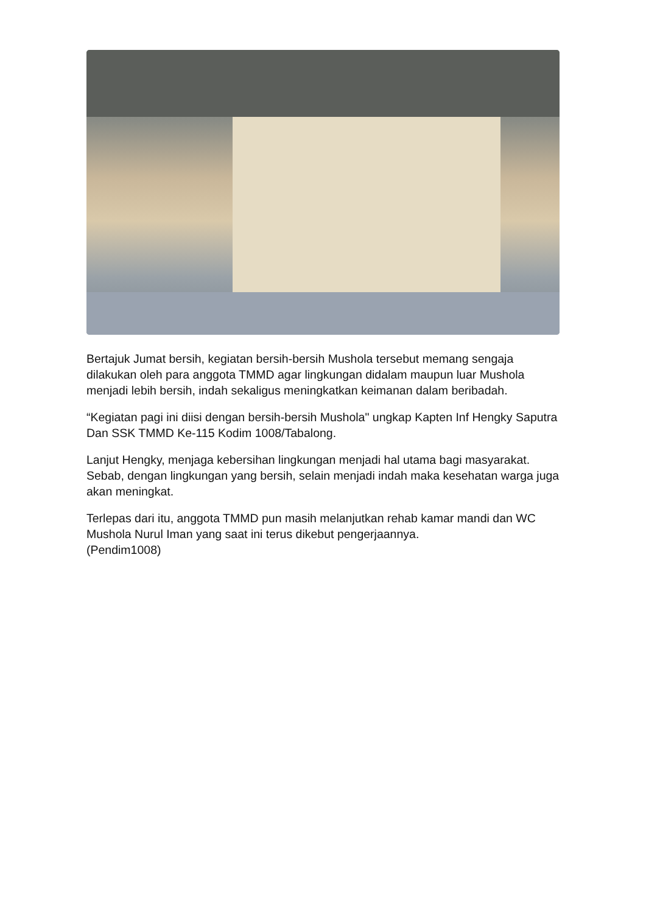Bertajuk Jumat bersih, kegiatan bersih-bersih Mushola tersebut memang sengaja dilakukan oleh para anggota TMMD agar lingkungan didalam maupun luar Mushola menjadi lebih bersih, indah sekaligus meningkatkan keimanan dalam beribadah.
“Kegiatan pagi ini diisi dengan bersih-bersih Mushola" ungkap Kapten Inf Hengky Saputra Dan SSK TMMD Ke-115 Kodim 1008/Tabalong.
Lanjut Hengky, menjaga kebersihan lingkungan menjadi hal utama bagi masyarakat. Sebab, dengan lingkungan yang bersih, selain menjadi indah maka kesehatan warga juga akan meningkat.
Terlepas dari itu, anggota TMMD pun masih melanjutkan rehab kamar mandi dan WC Mushola Nurul Iman yang saat ini terus dikebut pengerjaannya.
(Pendim1008)